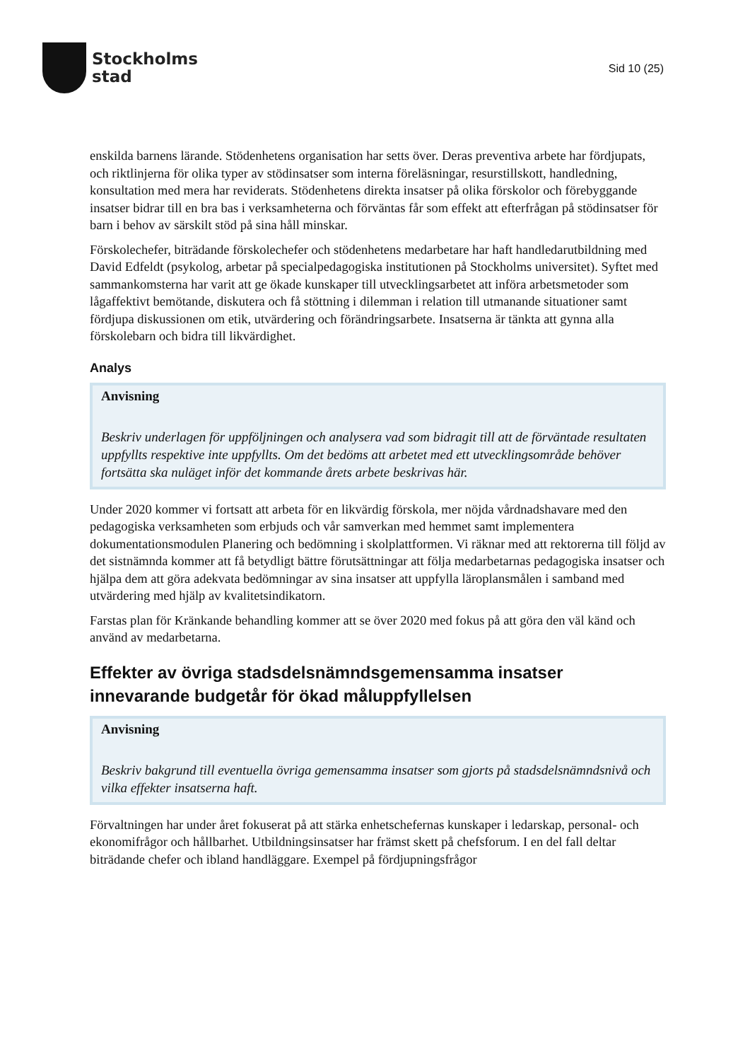Stockholms
stad
Sid 10 (25)
enskilda barnens lärande. Stödenhetens organisation har setts över. Deras preventiva arbete har fördjupats, och riktlinjerna för olika typer av stödinsatser som interna föreläsningar, resurstillskott, handledning, konsultation med mera har reviderats. Stödenhetens direkta insatser på olika förskolor och förebyggande insatser bidrar till en bra bas i verksamheterna och förväntas får som effekt att efterfrågan på stödinsatser för barn i behov av särskilt stöd på sina håll minskar.
Förskolechefer, biträdande förskolechefer och stödenhetens medarbetare har haft handledarutbildning med David Edfeldt (psykolog, arbetar på specialpedagogiska institutionen på Stockholms universitet). Syftet med sammankomsterna har varit att ge ökade kunskaper till utvecklingsarbetet att införa arbetsmetoder som lågaffektivt bemötande, diskutera och få stöttning i dilemman i relation till utmanande situationer samt fördjupa diskussionen om etik, utvärdering och förändringsarbete. Insatserna är tänkta att gynna alla förskolebarn och bidra till likvärdighet.
Analys
Anvisning
Beskriv underlagen för uppföljningen och analysera vad som bidragit till att de förväntade resultaten uppfyllts respektive inte uppfyllts. Om det bedöms att arbetet med ett utvecklingsområde behöver fortsätta ska nuläget inför det kommande årets arbete beskrivas här.
Under 2020 kommer vi fortsatt att arbeta för en likvärdig förskola, mer nöjda vårdnadshavare med den pedagogiska verksamheten som erbjuds och vår samverkan med hemmet samt implementera dokumentationsmodulen Planering och bedömning i skolplattformen. Vi räknar med att rektorerna till följd av det sistnämnda kommer att få betydligt bättre förutsättningar att följa medarbetarnas pedagogiska insatser och hjälpa dem att göra adekvata bedömningar av sina insatser att uppfylla läroplansmålen i samband med utvärdering med hjälp av kvalitetsindikatorn.
Farstas plan för Kränkande behandling kommer att se över 2020 med fokus på att göra den väl känd och använd av medarbetarna.
Effekter av övriga stadsdelsnämndsgemensamma insatser innevarande budgetår för ökad måluppfyllelsen
Anvisning
Beskriv bakgrund till eventuella övriga gemensamma insatser som gjorts på stadsdelsnämndsnivå och vilka effekter insatserna haft.
Förvaltningen har under året fokuserat på att stärka enhetschefernas kunskaper i ledarskap, personal- och ekonomifrågor och hållbarhet. Utbildningsinsatser har främst skett på chefsforum. I en del fall deltar biträdande chefer och ibland handläggare. Exempel på fördjupningsfrågor